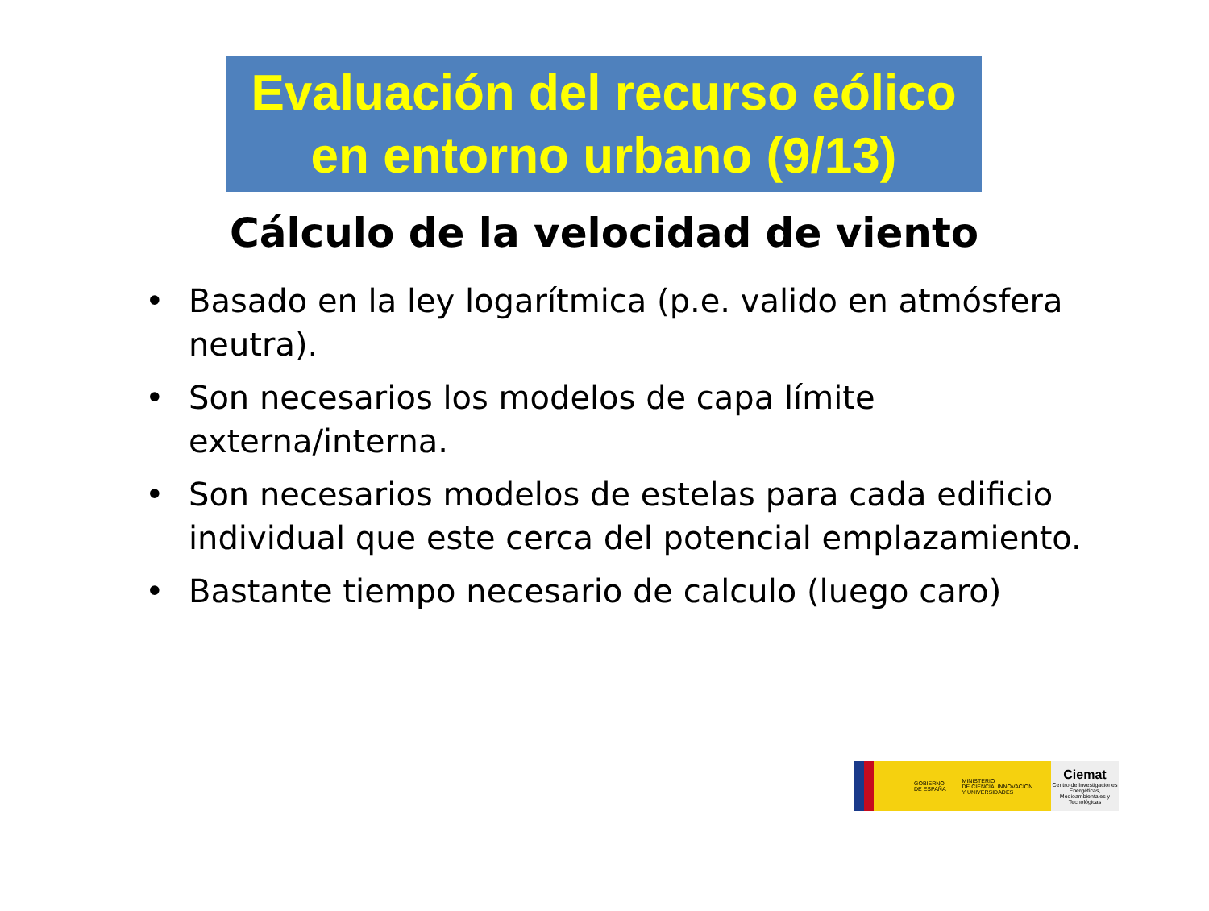Evaluación del recurso eólico
en entorno urbano (9/13)
Cálculo de la velocidad de viento
• Basado en la ley logarítmica (p.e. valido en atmósfera neutra).
• Son necesarios los modelos de capa límite externa/interna.
• Son necesarios modelos de estelas para cada edificio individual que este cerca del potencial emplazamiento.
• Bastante tiempo necesario de calculo (luego caro)
GOBIERNO
DE ESPAÑA MINISTERIO
DE CIENCIA, INNOVACIÓN
Y UNIVERSIDADES
Ciemat
Centro de Investigaciones Energéticas, Medioambientales y Tecnológicas